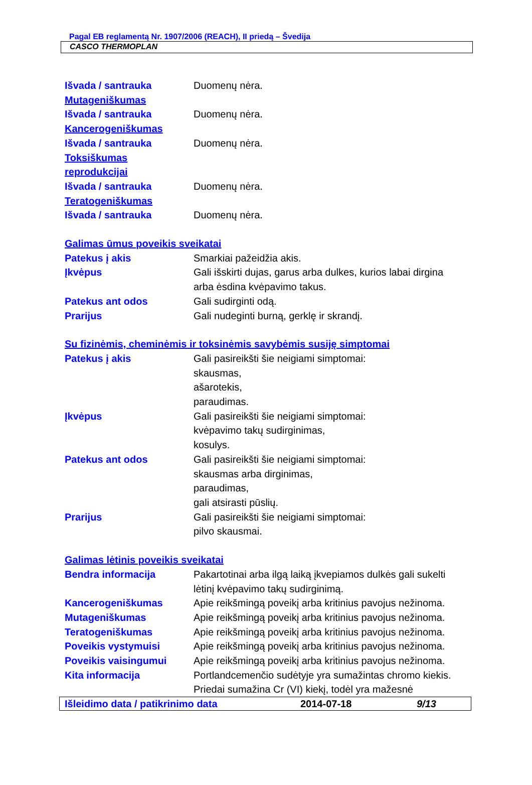Pagal EB reglamentą Nr. 1907/2006 (REACH), II priedą – Švedija
CASCO THERMOPLAN
Išvada / santrauka Duomenų nėra.
Mutageniškumas
Išvada / santrauka Duomenų nėra.
Kancerogeniškumas
Išvada / santrauka Duomenų nėra.
Toksiškumas
reprodukcijai
Išvada / santrauka Duomenų nėra.
Teratogeniškumas
Išvada / santrauka Duomenų nėra.
Galimas ūmus poveikis sveikatai
Patekus į akis Smarkiai pažeidžia akis.
Įkvėpus Gali išskirti dujas, garus arba dulkes, kurios labai dirgina arba ėsdina kvėpavimo takus.
Patekus ant odos Gali sudirginti odą.
Prarijus Gali nudeginti burną, gerklę ir skrandį.
Su fizinėmis, cheminėmis ir toksinėmis savybėmis susiję simptomai
Patekus į akis Gali pasireikšti šie neigiami simptomai:
skausmas,
ašarotekis,
paraudimas.
Įkvėpus Gali pasireikšti šie neigiami simptomai:
kvėpavimo takų sudirginimas,
kosulys.
Patekus ant odos Gali pasireikšti šie neigiami simptomai:
skausmas arba dirginimas,
paraudimas,
gali atsirasti pūslių.
Prarijus Gali pasireikšti šie neigiami simptomai:
pilvo skausmai.
Galimas lėtinis poveikis sveikatai
Bendra informacija Pakartotinai arba ilgą laiką įkvepiamos dulkės gali sukelti lėtinį kvėpavimo takų sudirginimą.
Kancerogeniškumas Apie reikšmingą poveikį arba kritinius pavojus nežinoma.
Mutageniškumas Apie reikšmingą poveikį arba kritinius pavojus nežinoma.
Teratogeniškumas Apie reikšmingą poveikį arba kritinius pavojus nežinoma.
Poveikis vystymuisi Apie reikšmingą poveikį arba kritinius pavojus nežinoma.
Poveikis vaisingumui Apie reikšmingą poveikį arba kritinius pavojus nežinoma.
Kita informacija Portlandcemenčio sudėtyje yra sumažintas chromo kiekis. Priedai sumažina Cr (VI) kiekį, todėl yra mažesnė
Išleidimo data / patikrinimo data 2014-07-18 9/13